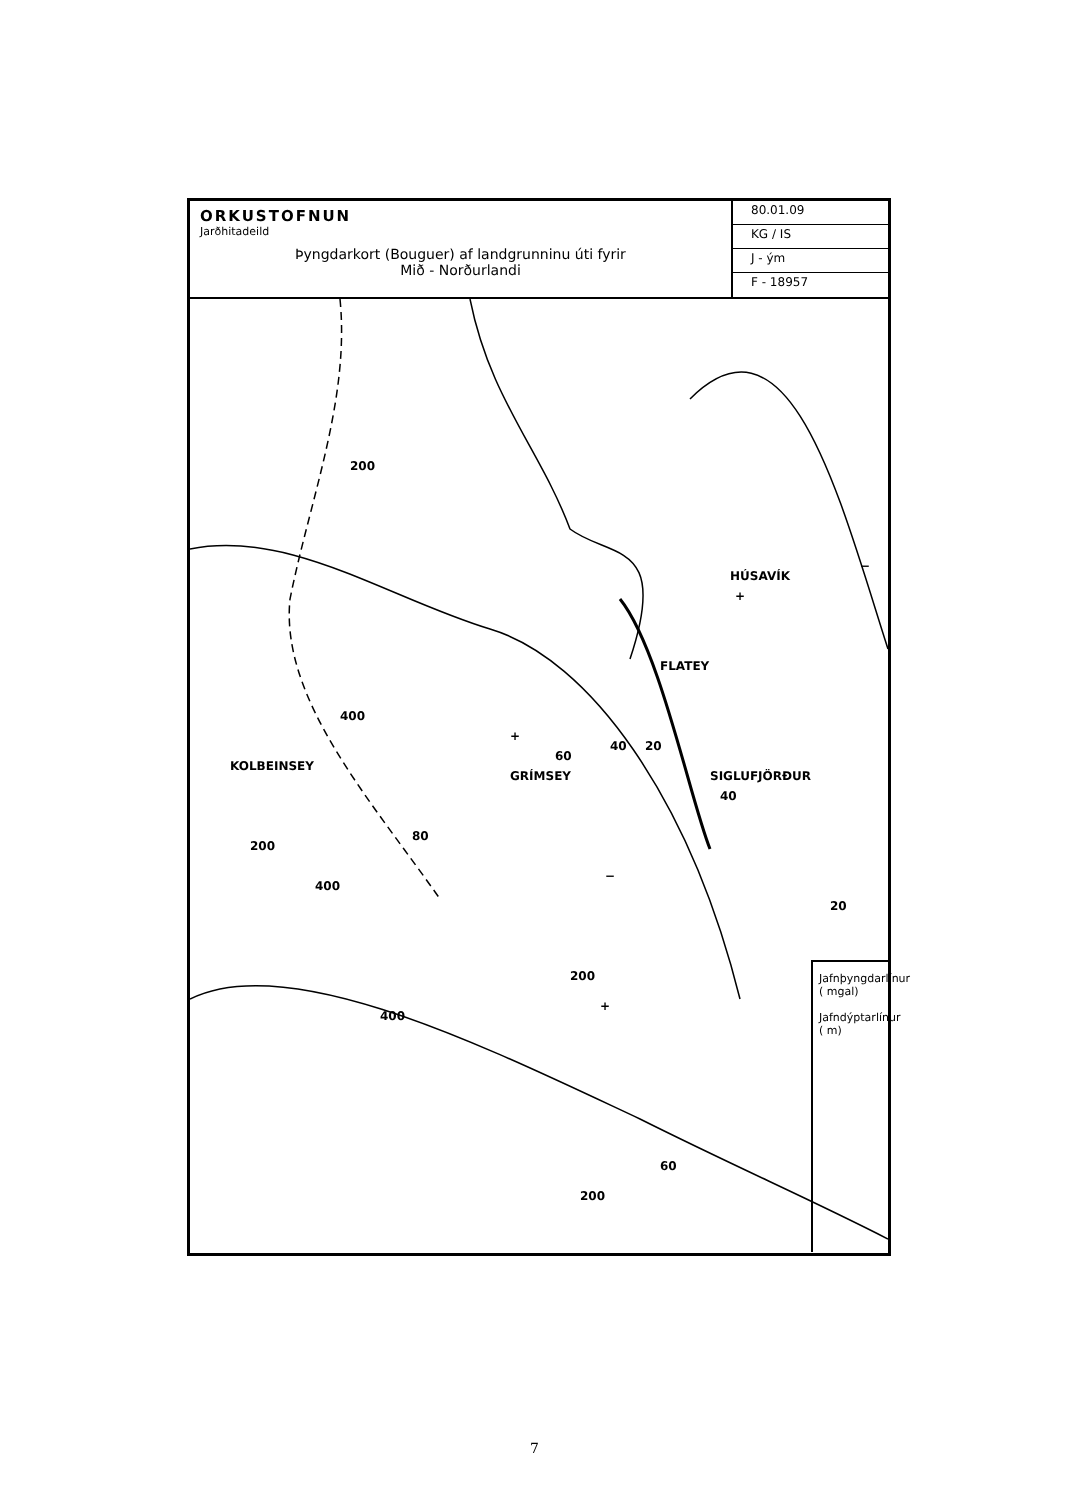ORKUSTOFNUN
Jarðhitadeild
Þyngdarkort (Bouguer) af landgrunninu úti fyrir
Mið - Norðurlandi
80.01.09
KG / IS
J - ým
F - 18957
KOLBEINSEY
GRÍMSEY
FLATEY
SIGLUFJÖRÐUR
HÚSAVÍK
400
200
60
80
20
40
40
20
200
400
200
400
60
200
+
+
+
−
−
Jafnþyngdarlínur ( mgal)
Jafndýptarlínur ( m)
7